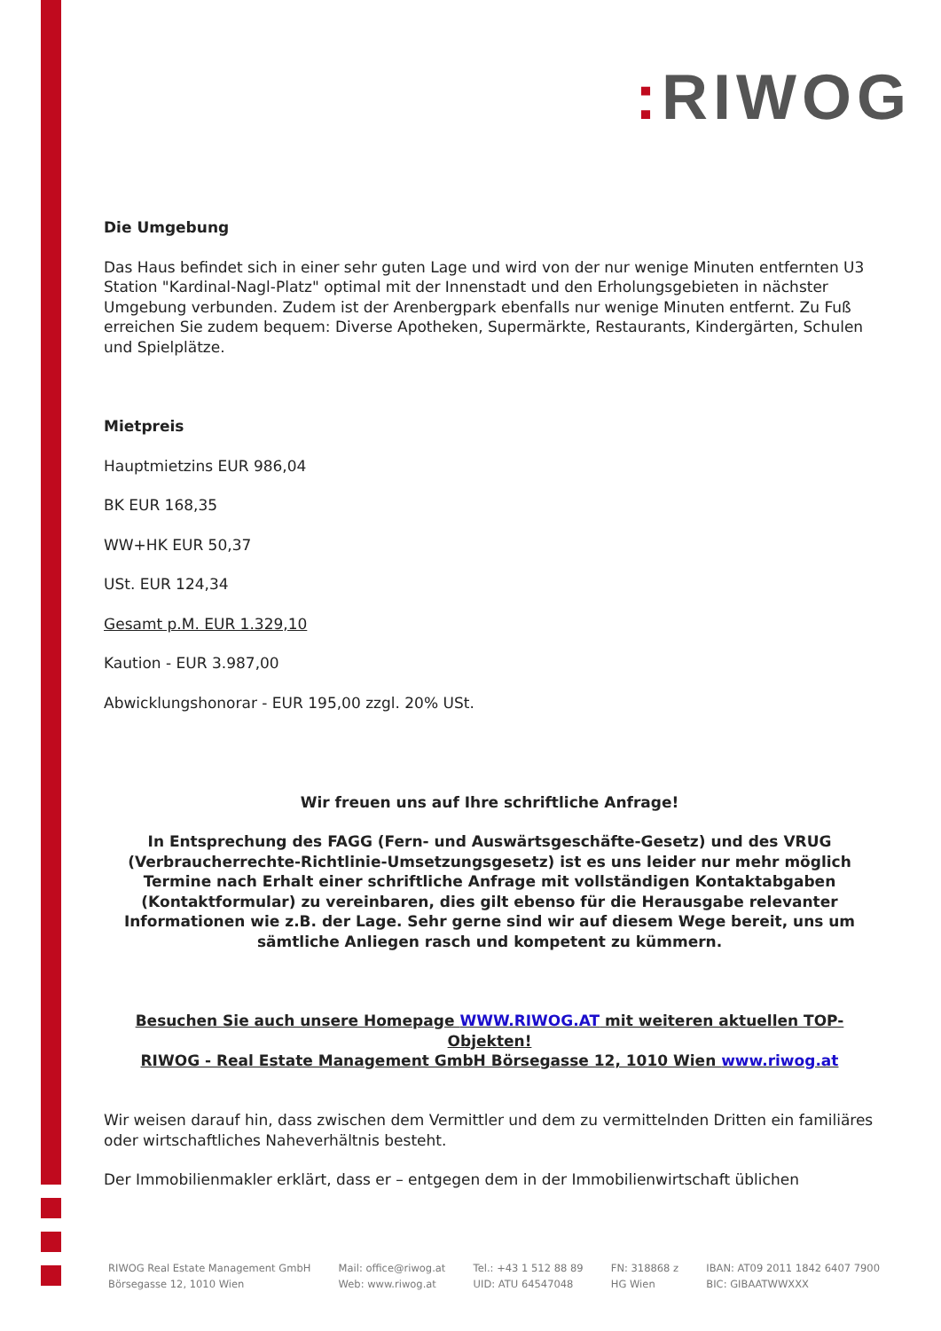: RIWOG
Die Umgebung
Das Haus befindet sich in einer sehr guten Lage und wird von der nur wenige Minuten entfernten U3 Station "Kardinal-Nagl-Platz" optimal mit der Innenstadt und den Erholungsgebieten in nächster Umgebung verbunden. Zudem ist der Arenbergpark ebenfalls nur wenige Minuten entfernt. Zu Fuß erreichen Sie zudem bequem: Diverse Apotheken, Supermärkte, Restaurants, Kindergärten, Schulen und Spielplätze.
Mietpreis
Hauptmietzins EUR 986,04
BK EUR 168,35
WW+HK EUR 50,37
USt. EUR 124,34
Gesamt p.M. EUR 1.329,10
Kaution - EUR 3.987,00
Abwicklungshonorar - EUR 195,00 zzgl. 20% USt.
Wir freuen uns auf Ihre schriftliche Anfrage!
In Entsprechung des FAGG (Fern- und Auswärtsgeschäfte-Gesetz) und des VRUG (Verbraucherrechte-Richtlinie-Umsetzungsgesetz) ist es uns leider nur mehr möglich Termine nach Erhalt einer schriftliche Anfrage mit vollständigen Kontaktabgaben (Kontaktformular) zu vereinbaren, dies gilt ebenso für die Herausgabe relevanter Informationen wie z.B. der Lage. Sehr gerne sind wir auf diesem Wege bereit, uns um sämtliche Anliegen rasch und kompetent zu kümmern.
Besuchen Sie auch unsere Homepage WWW.RIWOG.AT mit weiteren aktuellen TOP-Objekten!
RIWOG - Real Estate Management GmbH Börsegasse 12, 1010 Wien www.riwog.at
Wir weisen darauf hin, dass zwischen dem Vermittler und dem zu vermittelnden Dritten ein familiäres oder wirtschaftliches Naheverhältnis besteht.
Der Immobilienmakler erklärt, dass er – entgegen dem in der Immobilienwirtschaft üblichen
RIWOG Real Estate Management GmbH
Börsegasse 12, 1010 Wien
Mail: office@riwog.at
Web: www.riwog.at
Tel.: +43 1 512 88 89
UID: ATU 64547048
FN: 318868 z
HG Wien
IBAN: AT09 2011 1842 6407 7900
BIC: GIBAATWWXXX